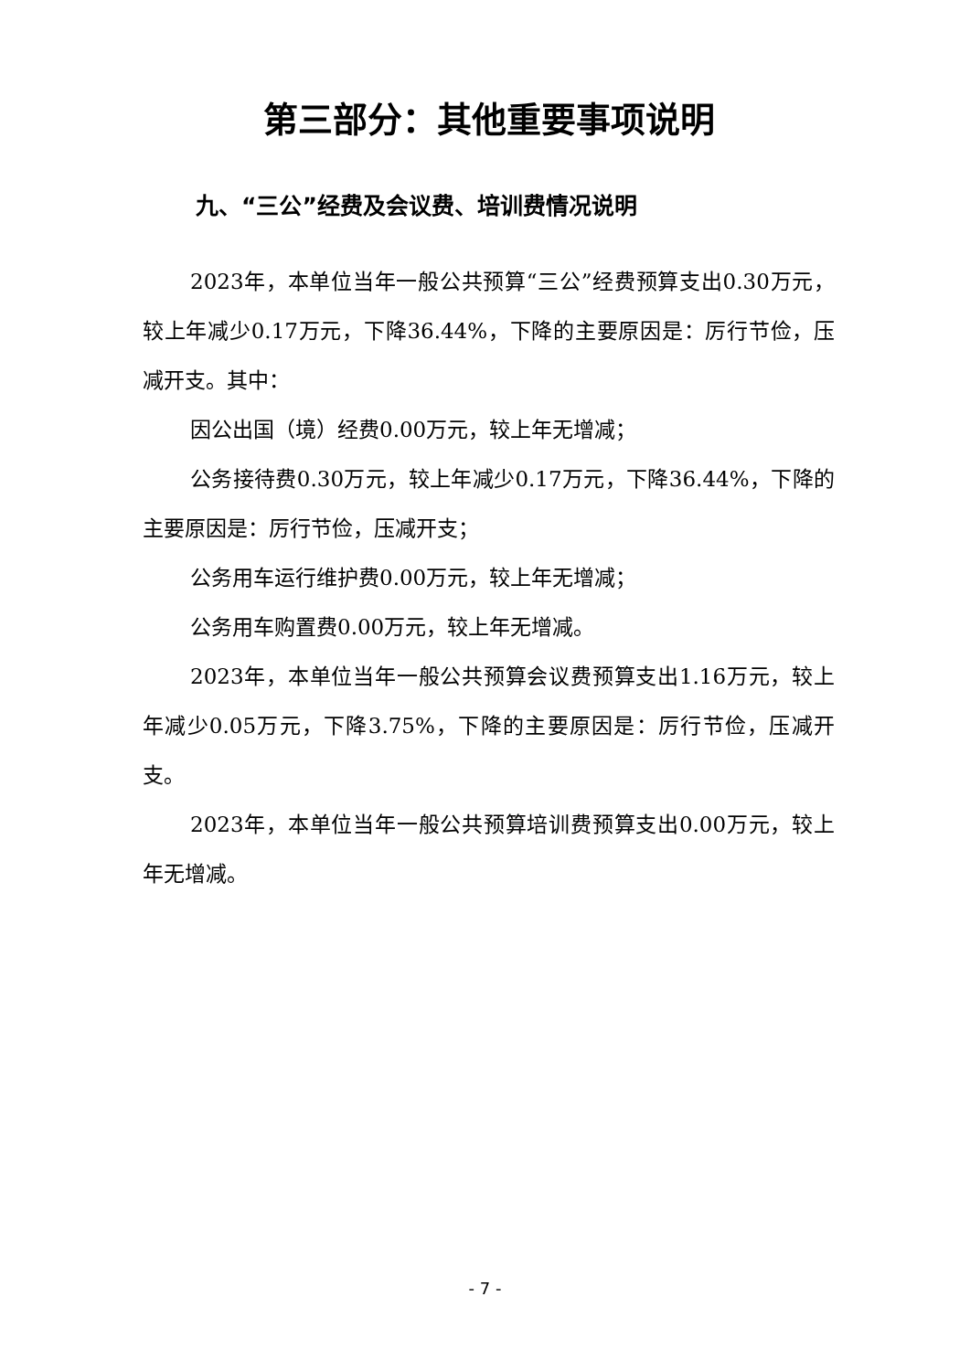第三部分：其他重要事项说明
九、“三公”经费及会议费、培训费情况说明
2023年，本单位当年一般公共预算“三公”经费预算支出0.30万元，较上年减少0.17万元，下降36.44%，下降的主要原因是：厉行节俭，压减开支。其中：
因公出国（境）经费0.00万元，较上年无增减；
公务接待费0.30万元，较上年减少0.17万元，下降36.44%，下降的主要原因是：厉行节俭，压减开支；
公务用车运行维护费0.00万元，较上年无增减；
公务用车购置费0.00万元，较上年无增减。
2023年，本单位当年一般公共预算会议费预算支出1.16万元，较上年减少0.05万元，下降3.75%，下降的主要原因是：厉行节俭，压减开支。
2023年，本单位当年一般公共预算培训费预算支出0.00万元，较上年无增减。
- 7 -